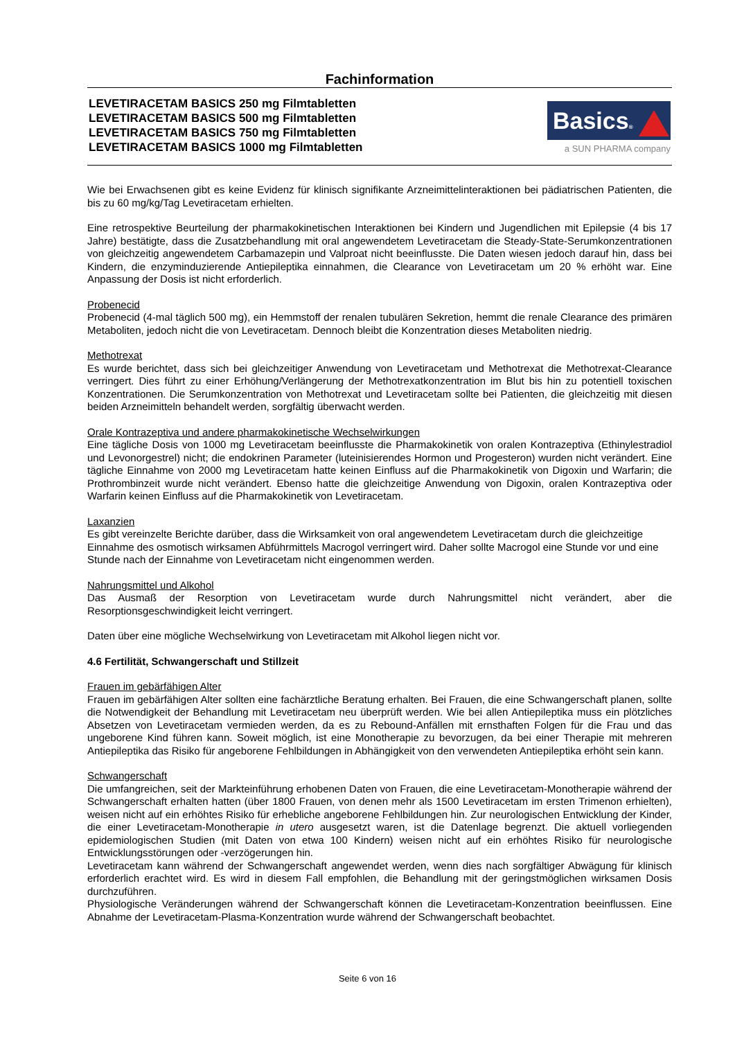Fachinformation
LEVETIRACETAM BASICS 250 mg Filmtabletten
LEVETIRACETAM BASICS 500 mg Filmtabletten
LEVETIRACETAM BASICS 750 mg Filmtabletten
LEVETIRACETAM BASICS 1000 mg Filmtabletten
Basics®
a SUN PHARMA company
Wie bei Erwachsenen gibt es keine Evidenz für klinisch signifikante Arzneimittelinteraktionen bei pädiatrischen Patienten, die bis zu 60 mg/kg/Tag Levetiracetam erhielten.
Eine retrospektive Beurteilung der pharmakokinetischen Interaktionen bei Kindern und Jugendlichen mit Epilepsie (4 bis 17 Jahre) bestätigte, dass die Zusatzbehandlung mit oral angewendetem Levetiracetam die Steady-State-Serumkonzentrationen von gleichzeitig angewendetem Carbamazepin und Valproat nicht beeinflusste. Die Daten wiesen jedoch darauf hin, dass bei Kindern, die enzyminduzierende Antiepileptika einnahmen, die Clearance von Levetiracetam um 20 % erhöht war. Eine Anpassung der Dosis ist nicht erforderlich.
Probenecid
Probenecid (4-mal täglich 500 mg), ein Hemmstoff der renalen tubulären Sekretion, hemmt die renale Clearance des primären Metaboliten, jedoch nicht die von Levetiracetam. Dennoch bleibt die Konzentration dieses Metaboliten niedrig.
Methotrexat
Es wurde berichtet, dass sich bei gleichzeitiger Anwendung von Levetiracetam und Methotrexat die Methotrexat-Clearance verringert. Dies führt zu einer Erhöhung/Verlängerung der Methotrexatkonzentration im Blut bis hin zu potentiell toxischen Konzentrationen. Die Serumkonzentration von Methotrexat und Levetiracetam sollte bei Patienten, die gleichzeitig mit diesen beiden Arzneimitteln behandelt werden, sorgfältig überwacht werden.
Orale Kontrazeptiva und andere pharmakokinetische Wechselwirkungen
Eine tägliche Dosis von 1000 mg Levetiracetam beeinflusste die Pharmakokinetik von oralen Kontrazeptiva (Ethinylestradiol und Levonorgestrel) nicht; die endokrinen Parameter (luteinisierendes Hormon und Progesteron) wurden nicht verändert. Eine tägliche Einnahme von 2000 mg Levetiracetam hatte keinen Einfluss auf die Pharmakokinetik von Digoxin und Warfarin; die Prothrombinzeit wurde nicht verändert. Ebenso hatte die gleichzeitige Anwendung von Digoxin, oralen Kontrazeptiva oder Warfarin keinen Einfluss auf die Pharmakokinetik von Levetiracetam.
Laxanzien
Es gibt vereinzelte Berichte darüber, dass die Wirksamkeit von oral angewendetem Levetiracetam durch die gleichzeitige Einnahme des osmotisch wirksamen Abführmittels Macrogol verringert wird. Daher sollte Macrogol eine Stunde vor und eine Stunde nach der Einnahme von Levetiracetam nicht eingenommen werden.
Nahrungsmittel und Alkohol
Das Ausmaß der Resorption von Levetiracetam wurde durch Nahrungsmittel nicht verändert, aber die Resorptionsgeschwindigkeit leicht verringert.
Daten über eine mögliche Wechselwirkung von Levetiracetam mit Alkohol liegen nicht vor.
4.6 Fertilität, Schwangerschaft und Stillzeit
Frauen im gebärfähigen Alter
Frauen im gebärfähigen Alter sollten eine fachärztliche Beratung erhalten. Bei Frauen, die eine Schwangerschaft planen, sollte die Notwendigkeit der Behandlung mit Levetiracetam neu überprüft werden. Wie bei allen Antiepileptika muss ein plötzliches Absetzen von Levetiracetam vermieden werden, da es zu Rebound-Anfällen mit ernsthaften Folgen für die Frau und das ungeborene Kind führen kann. Soweit möglich, ist eine Monotherapie zu bevorzugen, da bei einer Therapie mit mehreren Antiepileptika das Risiko für angeborene Fehlbildungen in Abhängigkeit von den verwendeten Antiepileptika erhöht sein kann.
Schwangerschaft
Die umfangreichen, seit der Markteinführung erhobenen Daten von Frauen, die eine Levetiracetam-Monotherapie während der Schwangerschaft erhalten hatten (über 1800 Frauen, von denen mehr als 1500 Levetiracetam im ersten Trimenon erhielten), weisen nicht auf ein erhöhtes Risiko für erhebliche angeborene Fehlbildungen hin. Zur neurologischen Entwicklung der Kinder, die einer Levetiracetam-Monotherapie in utero ausgesetzt waren, ist die Datenlage begrenzt. Die aktuell vorliegenden epidemiologischen Studien (mit Daten von etwa 100 Kindern) weisen nicht auf ein erhöhtes Risiko für neurologische Entwicklungsstörungen oder -verzögerungen hin.
Levetiracetam kann während der Schwangerschaft angewendet werden, wenn dies nach sorgfältiger Abwägung für klinisch erforderlich erachtet wird. Es wird in diesem Fall empfohlen, die Behandlung mit der geringstmöglichen wirksamen Dosis durchzuführen.
Physiologische Veränderungen während der Schwangerschaft können die Levetiracetam-Konzentration beeinflussen. Eine Abnahme der Levetiracetam-Plasma-Konzentration wurde während der Schwangerschaft beobachtet.
Seite 6 von 16